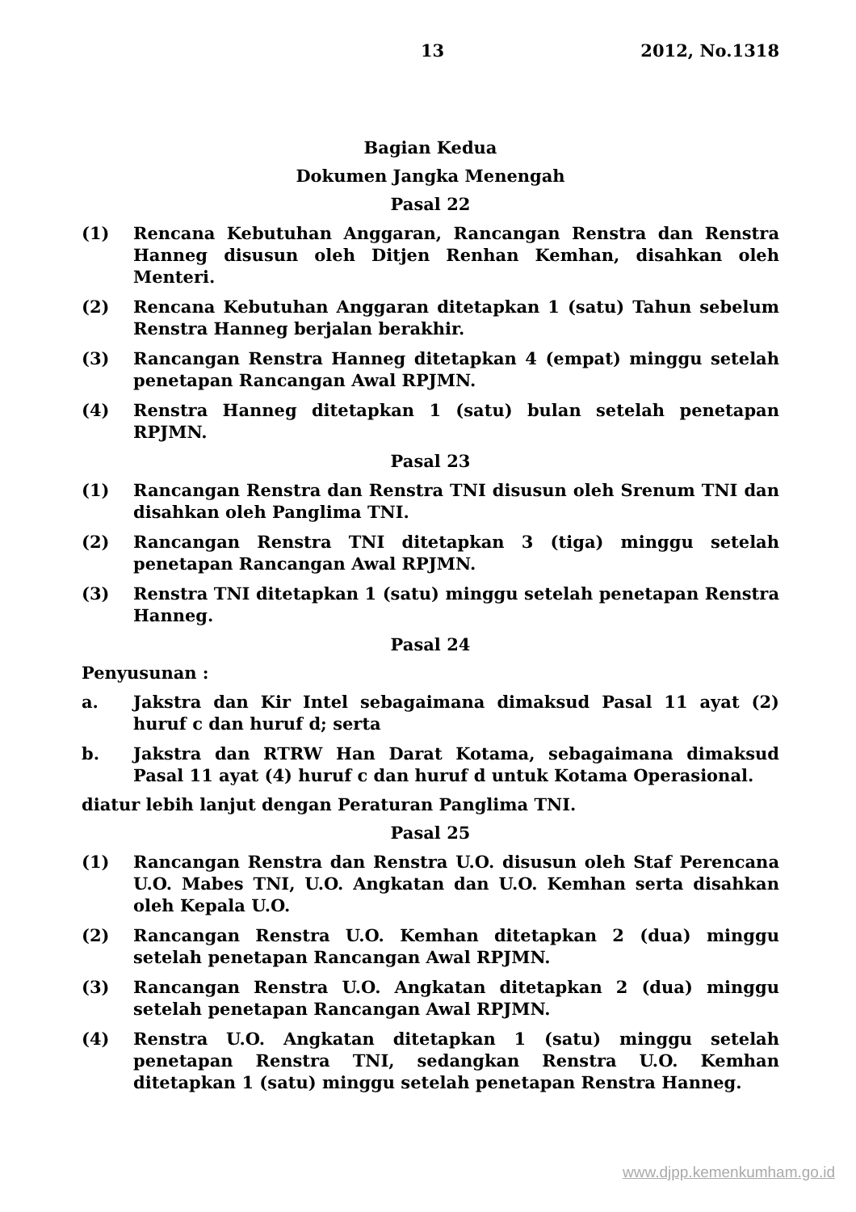13 2012, No.1318
Bagian Kedua
Dokumen Jangka Menengah
Pasal 22
(1) Rencana Kebutuhan Anggaran, Rancangan Renstra dan Renstra Hanneg disusun oleh Ditjen Renhan Kemhan, disahkan oleh Menteri.
(2) Rencana Kebutuhan Anggaran ditetapkan 1 (satu) Tahun sebelum Renstra Hanneg berjalan berakhir.
(3) Rancangan Renstra Hanneg ditetapkan 4 (empat) minggu setelah penetapan Rancangan Awal RPJMN.
(4) Renstra Hanneg ditetapkan 1 (satu) bulan setelah penetapan RPJMN.
Pasal 23
(1) Rancangan Renstra dan Renstra TNI disusun oleh Srenum TNI dan disahkan oleh Panglima TNI.
(2) Rancangan Renstra TNI ditetapkan 3 (tiga) minggu setelah penetapan Rancangan Awal RPJMN.
(3) Renstra TNI ditetapkan 1 (satu) minggu setelah penetapan Renstra Hanneg.
Pasal 24
Penyusunan :
a. Jakstra dan Kir Intel sebagaimana dimaksud Pasal 11 ayat (2) huruf c dan huruf d; serta
b. Jakstra dan RTRW Han Darat Kotama, sebagaimana dimaksud Pasal 11 ayat (4) huruf c dan huruf d untuk Kotama Operasional.
diatur lebih lanjut dengan Peraturan Panglima TNI.
Pasal 25
(1) Rancangan Renstra dan Renstra U.O. disusun oleh Staf Perencana U.O. Mabes TNI, U.O. Angkatan dan U.O. Kemhan serta disahkan oleh Kepala U.O.
(2) Rancangan Renstra U.O. Kemhan ditetapkan 2 (dua) minggu setelah penetapan Rancangan Awal RPJMN.
(3) Rancangan Renstra U.O. Angkatan ditetapkan 2 (dua) minggu setelah penetapan Rancangan Awal RPJMN.
(4) Renstra U.O. Angkatan ditetapkan 1 (satu) minggu setelah penetapan Renstra TNI, sedangkan Renstra U.O. Kemhan ditetapkan 1 (satu) minggu setelah penetapan Renstra Hanneg.
www.djpp.kemenkumham.go.id